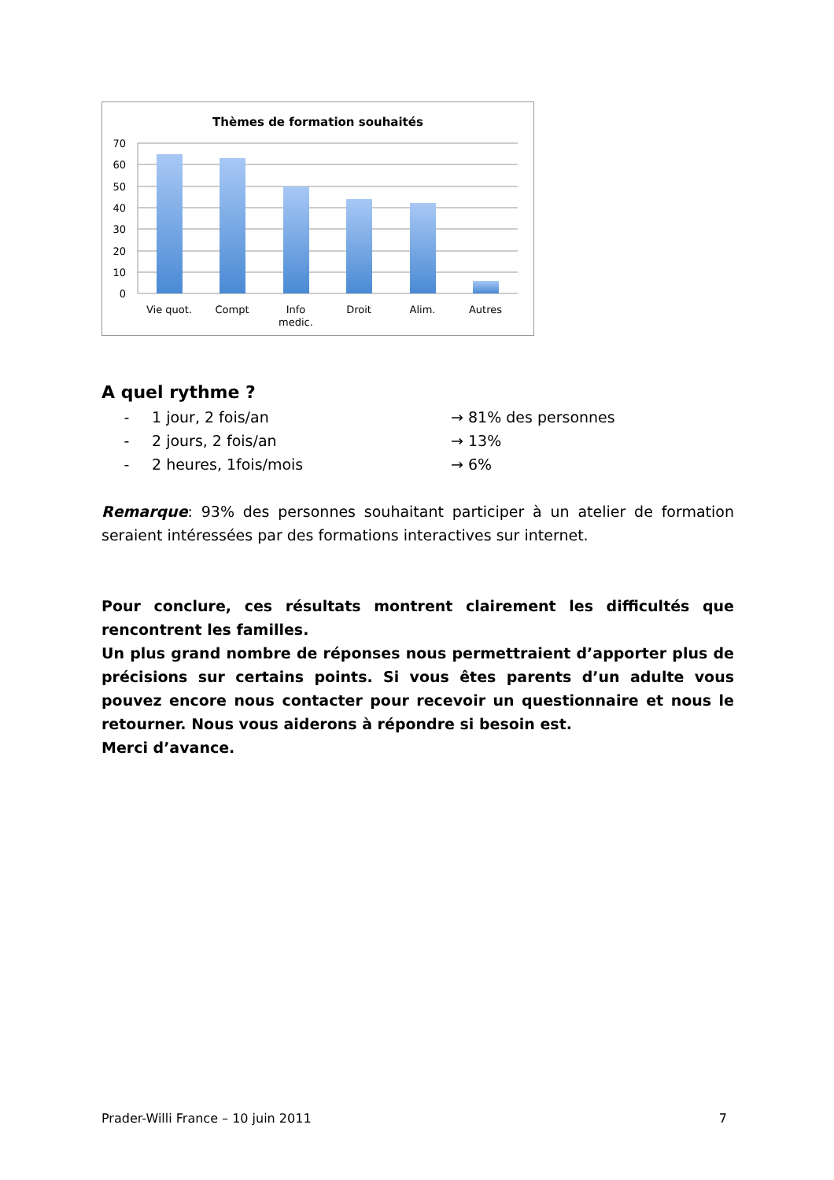Thèmes de formation souhaités
70
60
50
40
30
20
10
0
Vie quot.
Compt
Info
medic.
Droit
Alim.
Autres
A quel rythme ?
- 1 jour, 2 fois/an → 81% des personnes
- 2 jours, 2 fois/an → 13%
- 2 heures, 1fois/mois → 6%
Remarque: 93% des personnes souhaitant participer à un atelier de formation seraient intéressées par des formations interactives sur internet.
Pour conclure, ces résultats montrent clairement les difficultés que rencontrent les familles.
Un plus grand nombre de réponses nous permettraient d’apporter plus de précisions sur certains points. Si vous êtes parents d’un adulte vous pouvez encore nous contacter pour recevoir un questionnaire et nous le retourner. Nous vous aiderons à répondre si besoin est.
Merci d’avance.
Prader-Willi France – 10 juin 2011 7